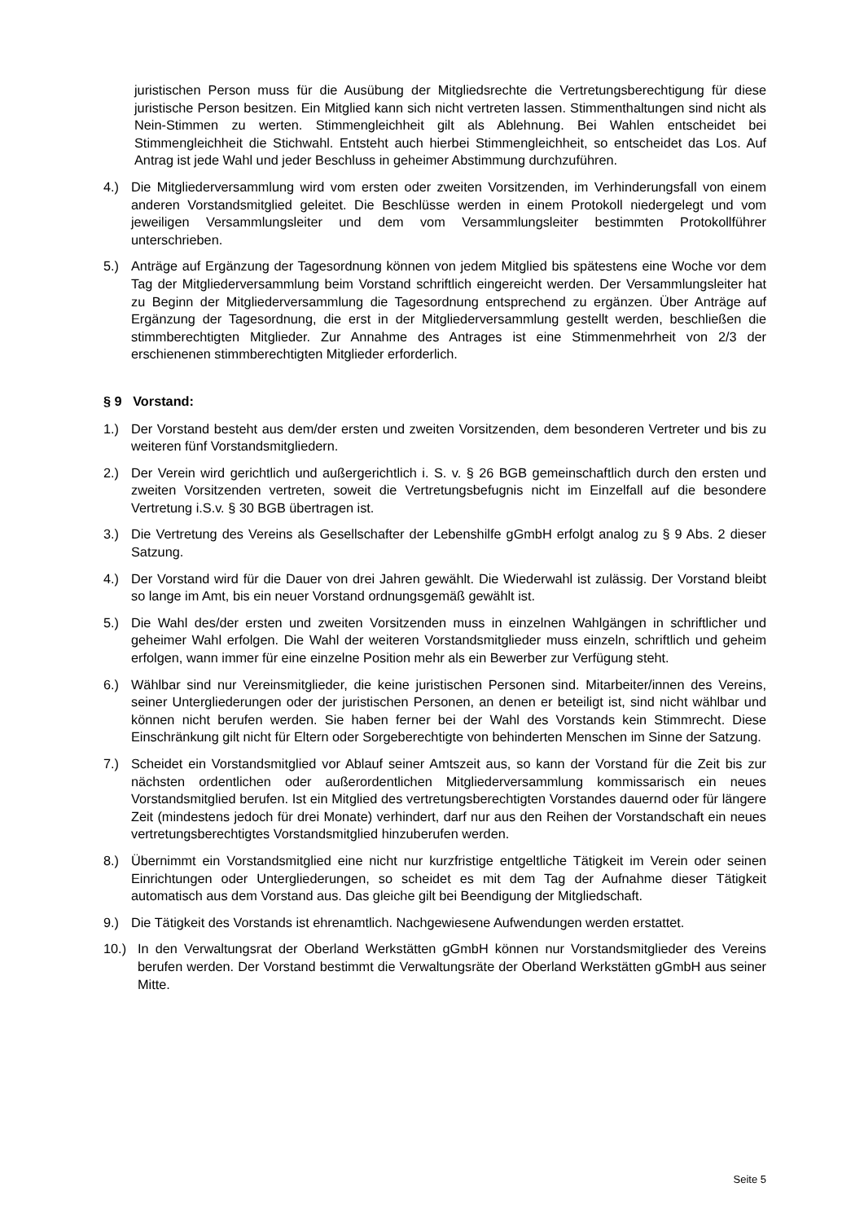juristischen Person muss für die Ausübung der Mitgliedsrechte die Vertretungsberechtigung für diese juristische Person besitzen. Ein Mitglied kann sich nicht vertreten lassen. Stimmenthaltungen sind nicht als Nein-Stimmen zu werten. Stimmengleichheit gilt als Ablehnung. Bei Wahlen entscheidet bei Stimmengleichheit die Stichwahl. Entsteht auch hierbei Stimmengleichheit, so entscheidet das Los. Auf Antrag ist jede Wahl und jeder Beschluss in geheimer Abstimmung durchzuführen.
4.) Die Mitgliederversammlung wird vom ersten oder zweiten Vorsitzenden, im Verhinderungsfall von einem anderen Vorstandsmitglied geleitet. Die Beschlüsse werden in einem Protokoll niedergelegt und vom jeweiligen Versammlungsleiter und dem vom Versammlungsleiter bestimmten Protokollführer unterschrieben.
5.) Anträge auf Ergänzung der Tagesordnung können von jedem Mitglied bis spätestens eine Woche vor dem Tag der Mitgliederversammlung beim Vorstand schriftlich eingereicht werden. Der Versammlungsleiter hat zu Beginn der Mitgliederversammlung die Tagesordnung entsprechend zu ergänzen. Über Anträge auf Ergänzung der Tagesordnung, die erst in der Mitgliederversammlung gestellt werden, beschließen die stimmberechtigten Mitglieder. Zur Annahme des Antrages ist eine Stimmenmehrheit von 2/3 der erschienenen stimmberechtigten Mitglieder erforderlich.
§ 9 Vorstand:
1.) Der Vorstand besteht aus dem/der ersten und zweiten Vorsitzenden, dem besonderen Vertreter und bis zu weiteren fünf Vorstandsmitgliedern.
2.) Der Verein wird gerichtlich und außergerichtlich i. S. v. § 26 BGB gemeinschaftlich durch den ersten und zweiten Vorsitzenden vertreten, soweit die Vertretungsbefugnis nicht im Einzelfall auf die besondere Vertretung i.S.v. § 30 BGB übertragen ist.
3.) Die Vertretung des Vereins als Gesellschafter der Lebenshilfe gGmbH erfolgt analog zu § 9 Abs. 2 dieser Satzung.
4.) Der Vorstand wird für die Dauer von drei Jahren gewählt. Die Wiederwahl ist zulässig. Der Vorstand bleibt so lange im Amt, bis ein neuer Vorstand ordnungsgemäß gewählt ist.
5.) Die Wahl des/der ersten und zweiten Vorsitzenden muss in einzelnen Wahlgängen in schriftlicher und geheimer Wahl erfolgen. Die Wahl der weiteren Vorstandsmitglieder muss einzeln, schriftlich und geheim erfolgen, wann immer für eine einzelne Position mehr als ein Bewerber zur Verfügung steht.
6.) Wählbar sind nur Vereinsmitglieder, die keine juristischen Personen sind. Mitarbeiter/innen des Vereins, seiner Untergliederungen oder der juristischen Personen, an denen er beteiligt ist, sind nicht wählbar und können nicht berufen werden. Sie haben ferner bei der Wahl des Vorstands kein Stimmrecht. Diese Einschränkung gilt nicht für Eltern oder Sorgeberechtigte von behinderten Menschen im Sinne der Satzung.
7.) Scheidet ein Vorstandsmitglied vor Ablauf seiner Amtszeit aus, so kann der Vorstand für die Zeit bis zur nächsten ordentlichen oder außerordentlichen Mitgliederversammlung kommissarisch ein neues Vorstandsmitglied berufen. Ist ein Mitglied des vertretungsberechtigten Vorstandes dauernd oder für längere Zeit (mindestens jedoch für drei Monate) verhindert, darf nur aus den Reihen der Vorstandschaft ein neues vertretungsberechtigtes Vorstandsmitglied hinzuberufen werden.
8.) Übernimmt ein Vorstandsmitglied eine nicht nur kurzfristige entgeltliche Tätigkeit im Verein oder seinen Einrichtungen oder Untergliederungen, so scheidet es mit dem Tag der Aufnahme dieser Tätigkeit automatisch aus dem Vorstand aus. Das gleiche gilt bei Beendigung der Mitgliedschaft.
9.) Die Tätigkeit des Vorstands ist ehrenamtlich. Nachgewiesene Aufwendungen werden erstattet.
10.) In den Verwaltungsrat der Oberland Werkstätten gGmbH können nur Vorstandsmitglieder des Vereins berufen werden. Der Vorstand bestimmt die Verwaltungsräte der Oberland Werkstätten gGmbH aus seiner Mitte.
Seite 5